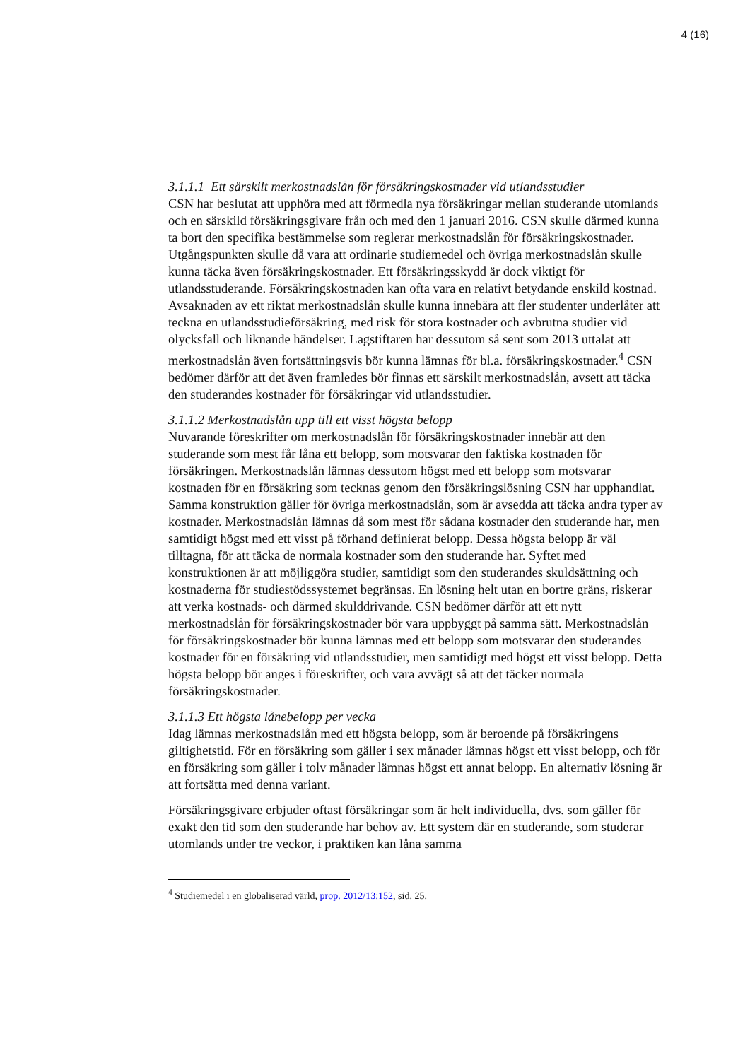4 (16)
3.1.1.1 Ett särskilt merkostnadslån för försäkringskostnader vid utlandsstudier
CSN har beslutat att upphöra med att förmedla nya försäkringar mellan studerande utomlands och en särskild försäkringsgivare från och med den 1 januari 2016. CSN skulle därmed kunna ta bort den specifika bestämmelse som reglerar merkostnadslån för försäkringskostnader. Utgångspunkten skulle då vara att ordinarie studiemedel och övriga merkostnadslån skulle kunna täcka även försäkringskostnader. Ett försäkringsskydd är dock viktigt för utlandsstuderande. Försäkringskostnaden kan ofta vara en relativt betydande enskild kostnad. Avsaknaden av ett riktat merkostnadslån skulle kunna innebära att fler studenter underlåter att teckna en utlandsstudieförsäkring, med risk för stora kostnader och avbrutna studier vid olycksfall och liknande händelser. Lagstiftaren har dessutom så sent som 2013 uttalat att merkostnadslån även fortsättningsvis bör kunna lämnas för bl.a. försäkringskostnader.<sup>4</sup> CSN bedömer därför att det även framledes bör finnas ett särskilt merkostnadslån, avsett att täcka den studerandes kostnader för försäkringar vid utlandsstudier.
3.1.1.2 Merkostnadslån upp till ett visst högsta belopp
Nuvarande föreskrifter om merkostnadslån för försäkringskostnader innebär att den studerande som mest får låna ett belopp, som motsvarar den faktiska kostnaden för försäkringen. Merkostnadslån lämnas dessutom högst med ett belopp som motsvarar kostnaden för en försäkring som tecknas genom den försäkringslösning CSN har upphandlat. Samma konstruktion gäller för övriga merkostnadslån, som är avsedda att täcka andra typer av kostnader. Merkostnadslån lämnas då som mest för sådana kostnader den studerande har, men samtidigt högst med ett visst på förhand definierat belopp. Dessa högsta belopp är väl tilltagna, för att täcka de normala kostnader som den studerande har. Syftet med konstruktionen är att möjliggöra studier, samtidigt som den studerandes skuldsättning och kostnaderna för studiestödssystemet begränsas. En lösning helt utan en bortre gräns, riskerar att verka kostnads- och därmed skulddrivande. CSN bedömer därför att ett nytt merkostnadslån för försäkringskostnader bör vara uppbyggt på samma sätt. Merkostnadslån för försäkringskostnader bör kunna lämnas med ett belopp som motsvarar den studerandes kostnader för en försäkring vid utlandsstudier, men samtidigt med högst ett visst belopp. Detta högsta belopp bör anges i föreskrifter, och vara avvägt så att det täcker normala försäkringskostnader.
3.1.1.3 Ett högsta lånebelopp per vecka
Idag lämnas merkostnadslån med ett högsta belopp, som är beroende på försäkringens giltighetstid. För en försäkring som gäller i sex månader lämnas högst ett visst belopp, och för en försäkring som gäller i tolv månader lämnas högst ett annat belopp. En alternativ lösning är att fortsätta med denna variant.
Försäkringsgivare erbjuder oftast försäkringar som är helt individuella, dvs. som gäller för exakt den tid som den studerande har behov av. Ett system där en studerande, som studerar utomlands under tre veckor, i praktiken kan låna samma
<sup>4</sup> Studiemedel i en globaliserad värld, prop. 2012/13:152, sid. 25.